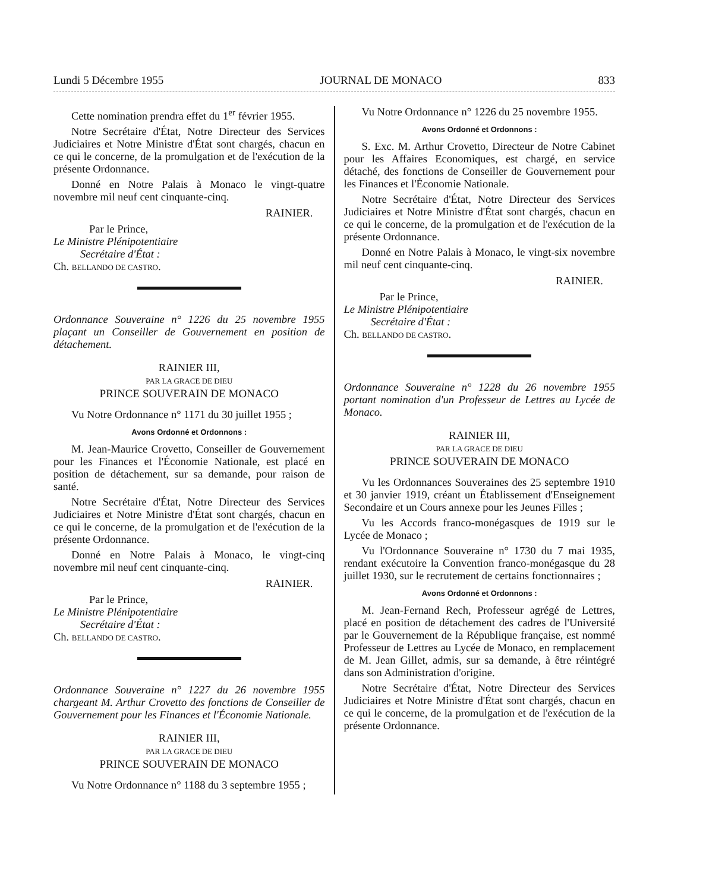Lundi 5 Décembre 1955 JOURNAL DE MONACO 833
Cette nomination prendra effet du 1<sup>er</sup> février 1955.
Notre Secrétaire d'État, Notre Directeur des Services Judiciaires et Notre Ministre d'État sont chargés, chacun en ce qui le concerne, de la promulgation et de l'exécution de la présente Ordonnance.
Donné en Notre Palais à Monaco le vingt-quatre novembre mil neuf cent cinquante-cinq.
RAINIER.
Par le Prince,
Le Ministre Plénipotentiaire
Secrétaire d'État :
Ch. BELLANDO DE CASTRO.
Ordonnance Souveraine n° 1226 du 25 novembre 1955 plaçant un Conseiller de Gouvernement en position de détachement.
RAINIER III,
PAR LA GRACE DE DIEU
PRINCE SOUVERAIN DE MONACO
Vu Notre Ordonnance n° 1171 du 30 juillet 1955 ;
Avons Ordonné et Ordonnons :
M. Jean-Maurice Crovetto, Conseiller de Gouvernement pour les Finances et l'Économie Nationale, est placé en position de détachement, sur sa demande, pour raison de santé.
Notre Secrétaire d'État, Notre Directeur des Services Judiciaires et Notre Ministre d'État sont chargés, chacun en ce qui le concerne, de la promulgation et de l'exécution de la présente Ordonnance.
Donné en Notre Palais à Monaco, le vingt-cinq novembre mil neuf cent cinquante-cinq.
RAINIER.
Par le Prince,
Le Ministre Plénipotentiaire
Secrétaire d'État :
Ch. BELLANDO DE CASTRO.
Ordonnance Souveraine n° 1227 du 26 novembre 1955 chargeant M. Arthur Crovetto des fonctions de Conseiller de Gouvernement pour les Finances et l'Économie Nationale.
RAINIER III,
PAR LA GRACE DE DIEU
PRINCE SOUVERAIN DE MONACO
Vu Notre Ordonnance n° 1188 du 3 septembre 1955 ;
Vu Notre Ordonnance n° 1226 du 25 novembre 1955.
Avons Ordonné et Ordonnons :
S. Exc. M. Arthur Crovetto, Directeur de Notre Cabinet pour les Affaires Economiques, est chargé, en service détaché, des fonctions de Conseiller de Gouvernement pour les Finances et l'Économie Nationale.
Notre Secrétaire d'État, Notre Directeur des Services Judiciaires et Notre Ministre d'État sont chargés, chacun en ce qui le concerne, de la promulgation et de l'exécution de la présente Ordonnance.
Donné en Notre Palais à Monaco, le vingt-six novembre mil neuf cent cinquante-cinq.
RAINIER.
Par le Prince,
Le Ministre Plénipotentiaire
Secrétaire d'État :
Ch. BELLANDO DE CASTRO.
Ordonnance Souveraine n° 1228 du 26 novembre 1955 portant nomination d'un Professeur de Lettres au Lycée de Monaco.
RAINIER III,
PAR LA GRACE DE DIEU
PRINCE SOUVERAIN DE MONACO
Vu les Ordonnances Souveraines des 25 septembre 1910 et 30 janvier 1919, créant un Établissement d'Enseignement Secondaire et un Cours annexe pour les Jeunes Filles ;
Vu les Accords franco-monégasques de 1919 sur le Lycée de Monaco ;
Vu l'Ordonnance Souveraine n° 1730 du 7 mai 1935, rendant exécutoire la Convention franco-monégasque du 28 juillet 1930, sur le recrutement de certains fonctionnaires ;
Avons Ordonné et Ordonnons :
M. Jean-Fernand Rech, Professeur agrégé de Lettres, placé en position de détachement des cadres de l'Université par le Gouvernement de la République française, est nommé Professeur de Lettres au Lycée de Monaco, en remplacement de M. Jean Gillet, admis, sur sa demande, à être réintégré dans son Administration d'origine.
Notre Secrétaire d'État, Notre Directeur des Services Judiciaires et Notre Ministre d'État sont chargés, chacun en ce qui le concerne, de la promulgation et de l'exécution de la présente Ordonnance.